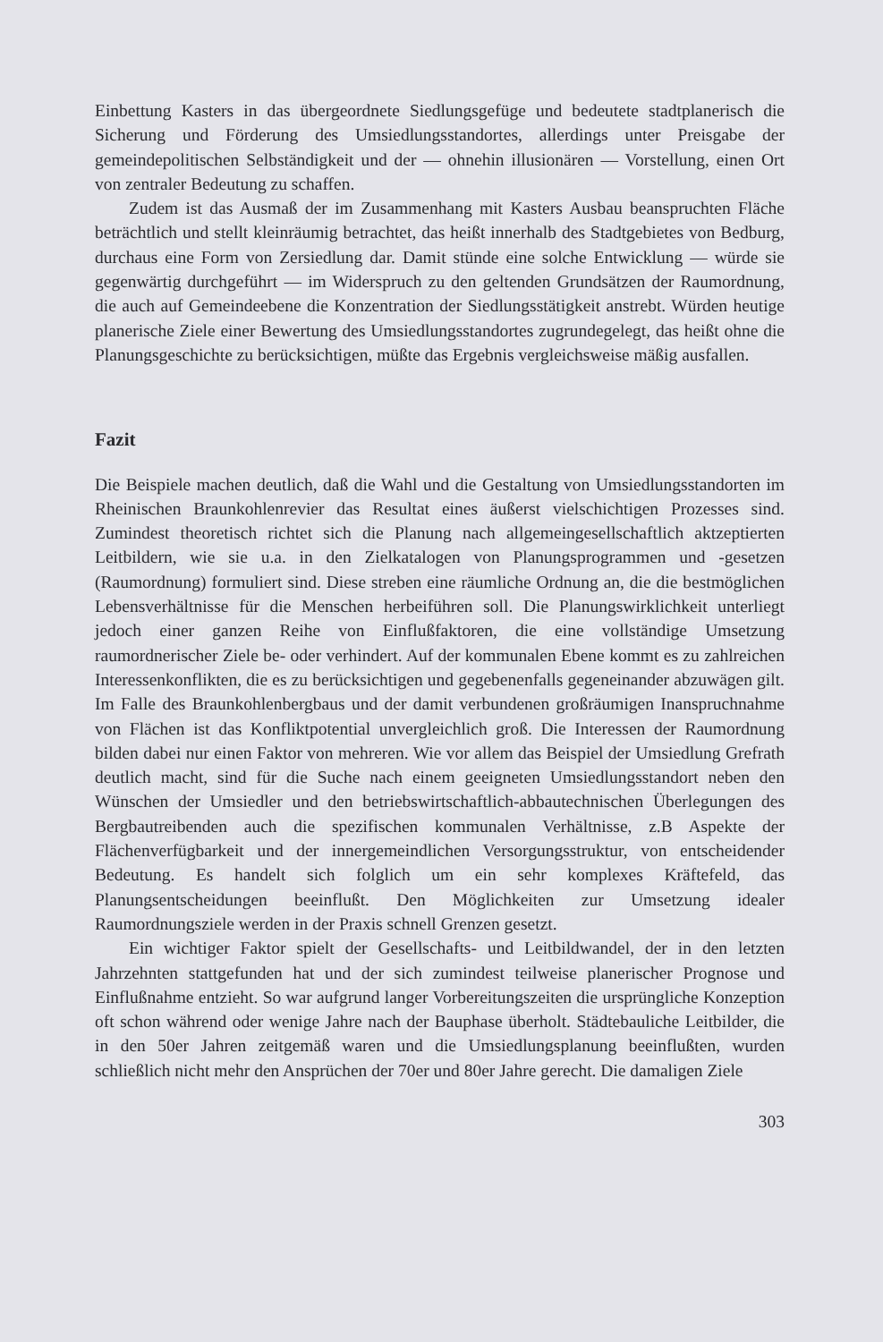Einbettung Kasters in das übergeordnete Siedlungsgefüge und bedeutete stadtplanerisch die Sicherung und Förderung des Umsiedlungsstandortes, allerdings unter Preisgabe der gemeindepolitischen Selbständigkeit und der — ohnehin illusionären — Vorstellung, einen Ort von zentraler Bedeutung zu schaffen.
Zudem ist das Ausmaß der im Zusammenhang mit Kasters Ausbau beanspruchten Fläche beträchtlich und stellt kleinräumig betrachtet, das heißt innerhalb des Stadtgebietes von Bedburg, durchaus eine Form von Zersiedlung dar. Damit stünde eine solche Entwicklung — würde sie gegenwärtig durchgeführt — im Widerspruch zu den geltenden Grundsätzen der Raumordnung, die auch auf Gemeindeebene die Konzentration der Siedlungsstätigkeit anstrebt. Würden heutige planerische Ziele einer Bewertung des Umsiedlungsstandortes zugrundegelegt, das heißt ohne die Planungsgeschichte zu berücksichtigen, müßte das Ergebnis vergleichsweise mäßig ausfallen.
Fazit
Die Beispiele machen deutlich, daß die Wahl und die Gestaltung von Umsiedlungsstandorten im Rheinischen Braunkohlenrevier das Resultat eines äußerst vielschichtigen Prozesses sind. Zumindest theoretisch richtet sich die Planung nach allgemeingesellschaftlich aktzeptierten Leitbildern, wie sie u.a. in den Zielkatalogen von Planungsprogrammen und -gesetzen (Raumordnung) formuliert sind. Diese streben eine räumliche Ordnung an, die die bestmöglichen Lebensverhältnisse für die Menschen herbeiführen soll. Die Planungswirklichkeit unterliegt jedoch einer ganzen Reihe von Einflußfaktoren, die eine vollständige Umsetzung raumordnerischer Ziele be- oder verhindert. Auf der kommunalen Ebene kommt es zu zahlreichen Interessenkonflikten, die es zu berücksichtigen und gegebenenfalls gegeneinander abzuwägen gilt. Im Falle des Braunkohlenbergbaus und der damit verbundenen großräumigen Inanspruchnahme von Flächen ist das Konfliktpotential unvergleichlich groß. Die Interessen der Raumordnung bilden dabei nur einen Faktor von mehreren. Wie vor allem das Beispiel der Umsiedlung Grefrath deutlich macht, sind für die Suche nach einem geeigneten Umsiedlungsstandort neben den Wünschen der Umsiedler und den betriebswirtschaftlich-abbautechnischen Überlegungen des Bergbautreibenden auch die spezifischen kommunalen Verhältnisse, z.B Aspekte der Flächenverfügbarkeit und der innergemeindlichen Versorgungsstruktur, von entscheidender Bedeutung. Es handelt sich folglich um ein sehr komplexes Kräftefeld, das Planungsentscheidungen beeinflußt. Den Möglichkeiten zur Umsetzung idealer Raumordnungsziele werden in der Praxis schnell Grenzen gesetzt.
Ein wichtiger Faktor spielt der Gesellschafts- und Leitbildwandel, der in den letzten Jahrzehnten stattgefunden hat und der sich zumindest teilweise planerischer Prognose und Einflußnahme entzieht. So war aufgrund langer Vorbereitungszeiten die ursprüngliche Konzeption oft schon während oder wenige Jahre nach der Bauphase überholt. Städtebauliche Leitbilder, die in den 50er Jahren zeitgemäß waren und die Umsiedlungsplanung beeinflußten, wurden schließlich nicht mehr den Ansprüchen der 70er und 80er Jahre gerecht. Die damaligen Ziele
303